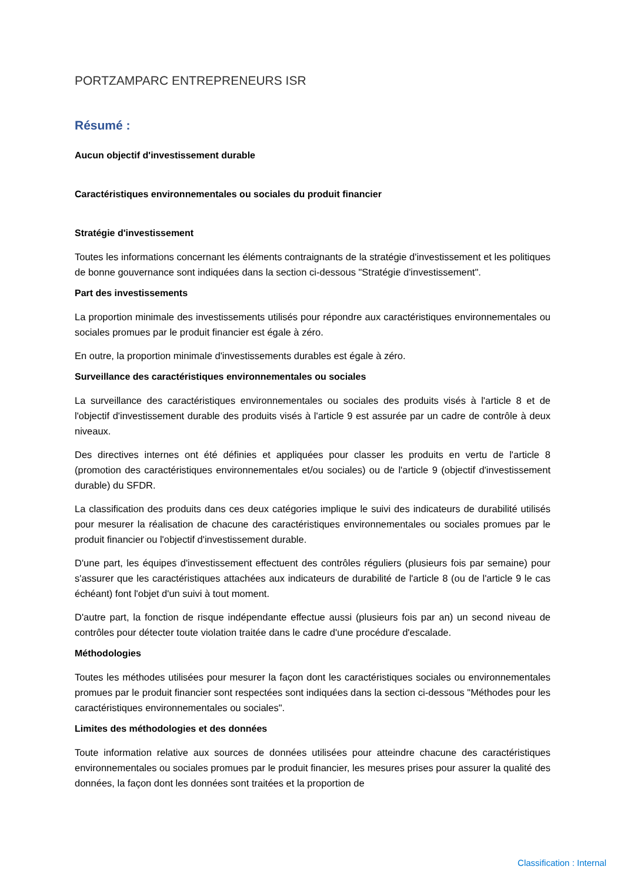PORTZAMPARC ENTREPRENEURS ISR
Résumé :
Aucun objectif d'investissement durable
Caractéristiques environnementales ou sociales du produit financier
Stratégie d'investissement
Toutes les informations concernant les éléments contraignants de la stratégie d'investissement et les politiques de bonne gouvernance sont indiquées dans la section ci-dessous "Stratégie d'investissement".
Part des investissements
La proportion minimale des investissements utilisés pour répondre aux caractéristiques environnementales ou sociales promues par le produit financier est égale à zéro.
En outre, la proportion minimale d'investissements durables est égale à zéro.
Surveillance des caractéristiques environnementales ou sociales
La surveillance des caractéristiques environnementales ou sociales des produits visés à l'article 8 et de l'objectif d'investissement durable des produits visés à l'article 9 est assurée par un cadre de contrôle à deux niveaux.
Des directives internes ont été définies et appliquées pour classer les produits en vertu de l'article 8 (promotion des caractéristiques environnementales et/ou sociales) ou de l'article 9 (objectif d'investissement durable) du SFDR.
La classification des produits dans ces deux catégories implique le suivi des indicateurs de durabilité utilisés pour mesurer la réalisation de chacune des caractéristiques environnementales ou sociales promues par le produit financier ou l'objectif d'investissement durable.
D'une part, les équipes d'investissement effectuent des contrôles réguliers (plusieurs fois par semaine) pour s'assurer que les caractéristiques attachées aux indicateurs de durabilité de l'article 8 (ou de l'article 9 le cas échéant) font l'objet d'un suivi à tout moment.
D'autre part, la fonction de risque indépendante effectue aussi (plusieurs fois par an) un second niveau de contrôles pour détecter toute violation traitée dans le cadre d'une procédure d'escalade.
Méthodologies
Toutes les méthodes utilisées pour mesurer la façon dont les caractéristiques sociales ou environnementales promues par le produit financier sont respectées sont indiquées dans la section ci-dessous "Méthodes pour les caractéristiques environnementales ou sociales".
Limites des méthodologies et des données
Toute information relative aux sources de données utilisées pour atteindre chacune des caractéristiques environnementales ou sociales promues par le produit financier, les mesures prises pour assurer la qualité des données, la façon dont les données sont traitées et la proportion de
Classification : Internal